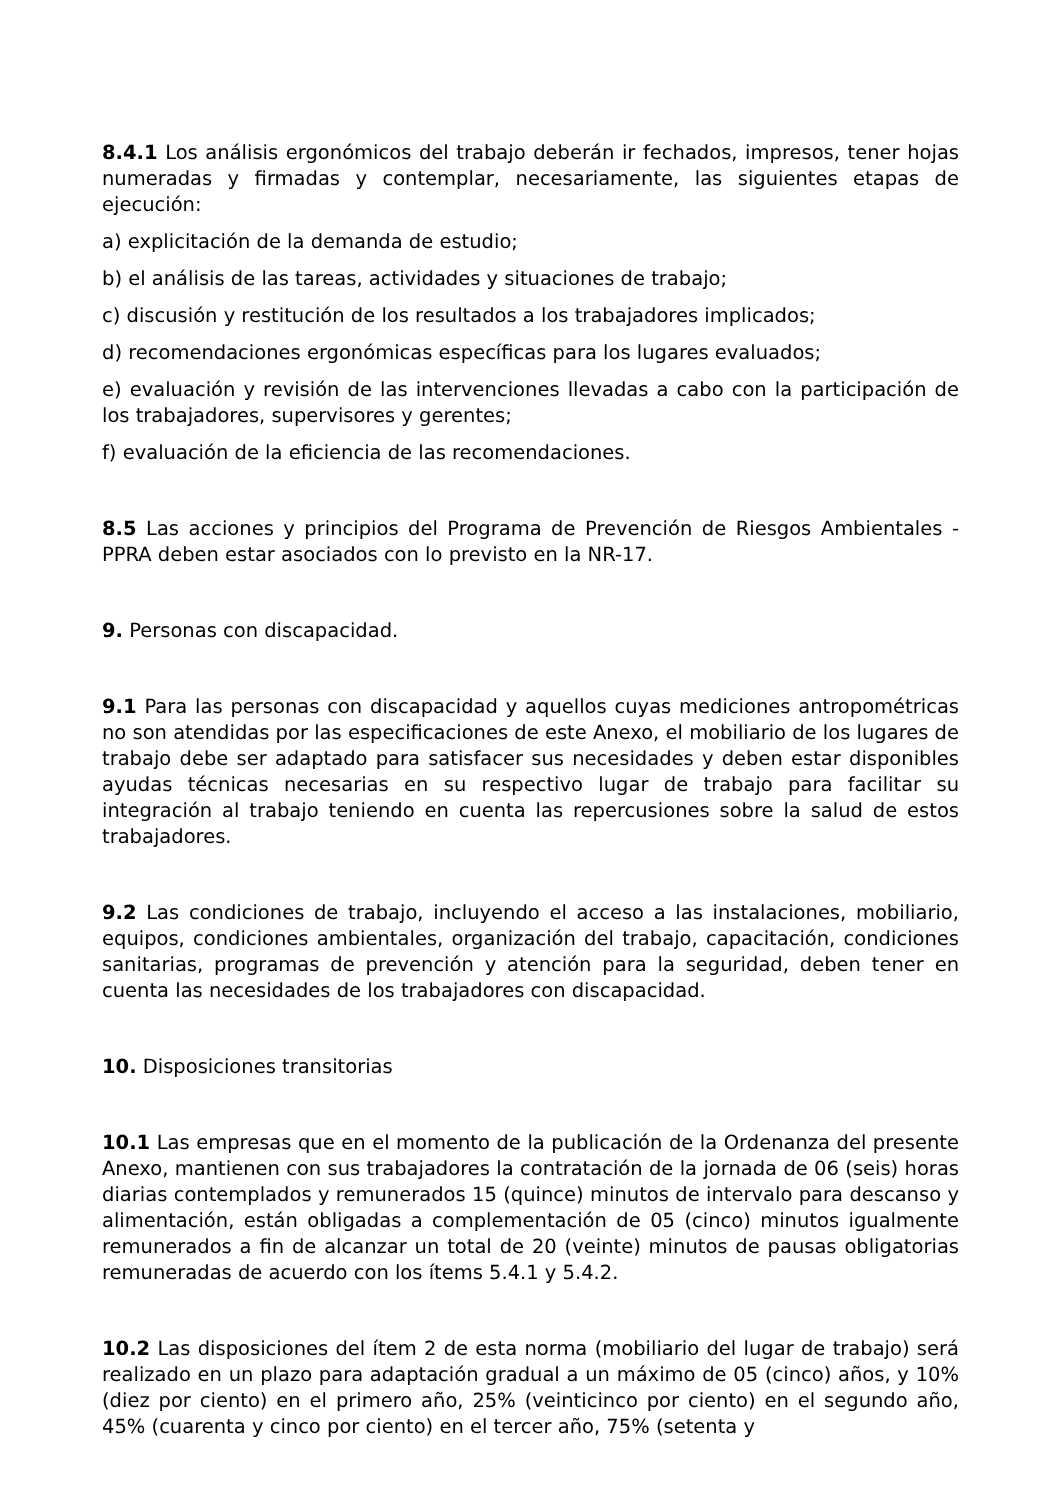8.4.1 Los análisis ergonómicos del trabajo deberán ir fechados, impresos, tener hojas numeradas y firmadas y contemplar, necesariamente, las siguientes etapas de ejecución:
a) explicitación de la demanda de estudio;
b) el análisis de las tareas, actividades y situaciones de trabajo;
c) discusión y restitución de los resultados a los trabajadores implicados;
d) recomendaciones ergonómicas específicas para los lugares evaluados;
e) evaluación y revisión de las intervenciones llevadas a cabo con la participación de los trabajadores, supervisores y gerentes;
f) evaluación de la eficiencia de las recomendaciones.
8.5 Las acciones y principios del Programa de Prevención de Riesgos Ambientales - PPRA deben estar asociados con lo previsto en la NR-17.
9. Personas con discapacidad.
9.1 Para las personas con discapacidad y aquellos cuyas mediciones antropométricas no son atendidas por las especificaciones de este Anexo, el mobiliario de los lugares de trabajo debe ser adaptado para satisfacer sus necesidades y deben estar disponibles ayudas técnicas necesarias en su respectivo lugar de trabajo para facilitar su integración al trabajo teniendo en cuenta las repercusiones sobre la salud de estos trabajadores.
9.2 Las condiciones de trabajo, incluyendo el acceso a las instalaciones, mobiliario, equipos, condiciones ambientales, organización del trabajo, capacitación, condiciones sanitarias, programas de prevención y atención para la seguridad, deben tener en cuenta las necesidades de los trabajadores con discapacidad.
10. Disposiciones transitorias
10.1 Las empresas que en el momento de la publicación de la Ordenanza del presente Anexo, mantienen con sus trabajadores la contratación de la jornada de 06 (seis) horas diarias contemplados y remunerados 15 (quince) minutos de intervalo para descanso y alimentación, están obligadas a complementación de 05 (cinco) minutos igualmente remunerados a fin de alcanzar un total de 20 (veinte) minutos de pausas obligatorias remuneradas de acuerdo con los ítems 5.4.1 y 5.4.2.
10.2 Las disposiciones del ítem 2 de esta norma (mobiliario del lugar de trabajo) será realizado en un plazo para adaptación gradual a un máximo de 05 (cinco) años, y 10% (diez por ciento) en el primero año, 25% (veinticinco por ciento) en el segundo año, 45% (cuarenta y cinco por ciento) en el tercer año, 75% (setenta y